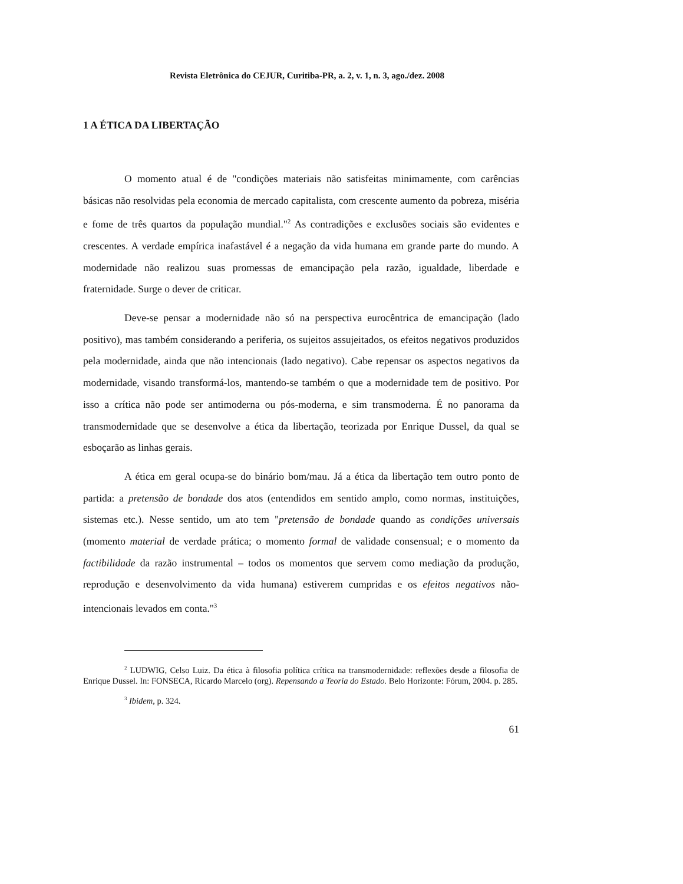Revista Eletrônica do CEJUR, Curitiba-PR, a. 2, v. 1, n. 3, ago./dez. 2008
1 A ÉTICA DA LIBERTAÇÃO
O momento atual é de "condições materiais não satisfeitas minimamente, com carências básicas não resolvidas pela economia de mercado capitalista, com crescente aumento da pobreza, miséria e fome de três quartos da população mundial."<sup>2</sup> As contradições e exclusões sociais são evidentes e crescentes. A verdade empírica inafastável é a negação da vida humana em grande parte do mundo. A modernidade não realizou suas promessas de emancipação pela razão, igualdade, liberdade e fraternidade. Surge o dever de criticar.
Deve-se pensar a modernidade não só na perspectiva eurocêntrica de emancipação (lado positivo), mas também considerando a periferia, os sujeitos assujeitados, os efeitos negativos produzidos pela modernidade, ainda que não intencionais (lado negativo). Cabe repensar os aspectos negativos da modernidade, visando transformá-los, mantendo-se também o que a modernidade tem de positivo. Por isso a crítica não pode ser antimoderna ou pós-moderna, e sim transmoderna. É no panorama da transmodernidade que se desenvolve a ética da libertação, teorizada por Enrique Dussel, da qual se esboçarão as linhas gerais.
A ética em geral ocupa-se do binário bom/mau. Já a ética da libertação tem outro ponto de partida: a pretensão de bondade dos atos (entendidos em sentido amplo, como normas, instituições, sistemas etc.). Nesse sentido, um ato tem "pretensão de bondade quando as condições universais (momento material de verdade prática; o momento formal de validade consensual; e o momento da factibilidade da razão instrumental – todos os momentos que servem como mediação da produção, reprodução e desenvolvimento da vida humana) estiverem cumpridas e os efeitos negativos não-intencionais levados em conta."<sup>3</sup>
<sup>2</sup> LUDWIG, Celso Luiz. Da ética à filosofia política crítica na transmodernidade: reflexões desde a filosofia de Enrique Dussel. In: FONSECA, Ricardo Marcelo (org). Repensando a Teoria do Estado. Belo Horizonte: Fórum, 2004. p. 285.
<sup>3</sup> Ibidem, p. 324.
61